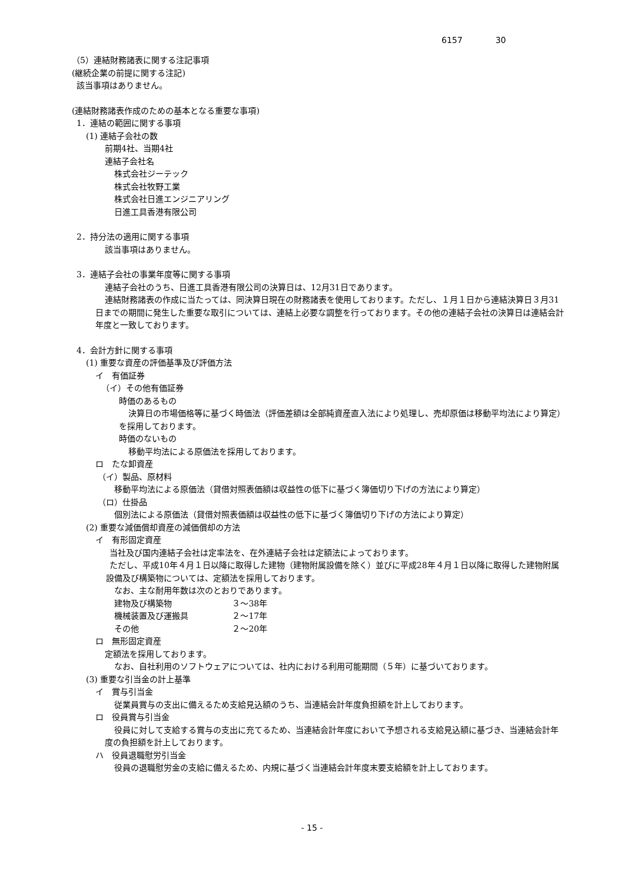6157　　　　30
（5）連結財務諸表に関する注記事項
(継続企業の前提に関する注記)
該当事項はありません。
(連結財務諸表作成のための基本となる重要な事項)
1．連結の範囲に関する事項
(1) 連結子会社の数
前期4社、当期4社
連結子会社名
株式会社ジーテック
株式会社牧野工業
株式会社日進エンジニアリング
日進工具香港有限公司
2．持分法の適用に関する事項
該当事項はありません。
3．連結子会社の事業年度等に関する事項
連結子会社のうち、日進工具香港有限公司の決算日は、12月31日であります。
連結財務諸表の作成に当たっては、同決算日現在の財務諸表を使用しております。ただし、１月１日から連結決算日３月31日までの期間に発生した重要な取引については、連結上必要な調整を行っております。その他の連結子会社の決算日は連結会計年度と一致しております。
4．会計方針に関する事項
(1) 重要な資産の評価基準及び評価方法
イ　有価証券
（イ）その他有価証券
時価のあるもの
決算日の市場価格等に基づく時価法（評価差額は全部純資産直入法により処理し、売却原価は移動平均法により算定）を採用しております。
時価のないもの
移動平均法による原価法を採用しております。
ロ　たな卸資産
（イ）製品、原材料
移動平均法による原価法（貸借対照表価額は収益性の低下に基づく簿価切り下げの方法により算定）
（ロ）仕掛品
個別法による原価法（貸借対照表価額は収益性の低下に基づく簿価切り下げの方法により算定）
(2) 重要な減価償却資産の減価償却の方法
イ　有形固定資産
当社及び国内連結子会社は定率法を、在外連結子会社は定額法によっております。
ただし、平成10年４月１日以降に取得した建物（建物附属設備を除く）並びに平成28年４月１日以降に取得した建物附属設備及び構築物については、定額法を採用しております。
なお、主な耐用年数は次のとおりであります。
建物及び構築物 ３～38年
機械装置及び運搬具 ２～17年
その他 ２～20年
ロ　無形固定資産
定額法を採用しております。
なお、自社利用のソフトウェアについては、社内における利用可能期間（５年）に基づいております。
(3) 重要な引当金の計上基準
イ　賞与引当金
従業員賞与の支出に備えるため支給見込額のうち、当連結会計年度負担額を計上しております。
ロ　役員賞与引当金
役員に対して支給する賞与の支出に充てるため、当連結会計年度において予想される支給見込額に基づき、当連結会計年度の負担額を計上しております。
ハ　役員退職慰労引当金
役員の退職慰労金の支給に備えるため、内規に基づく当連結会計年度末要支給額を計上しております。
- 15 -